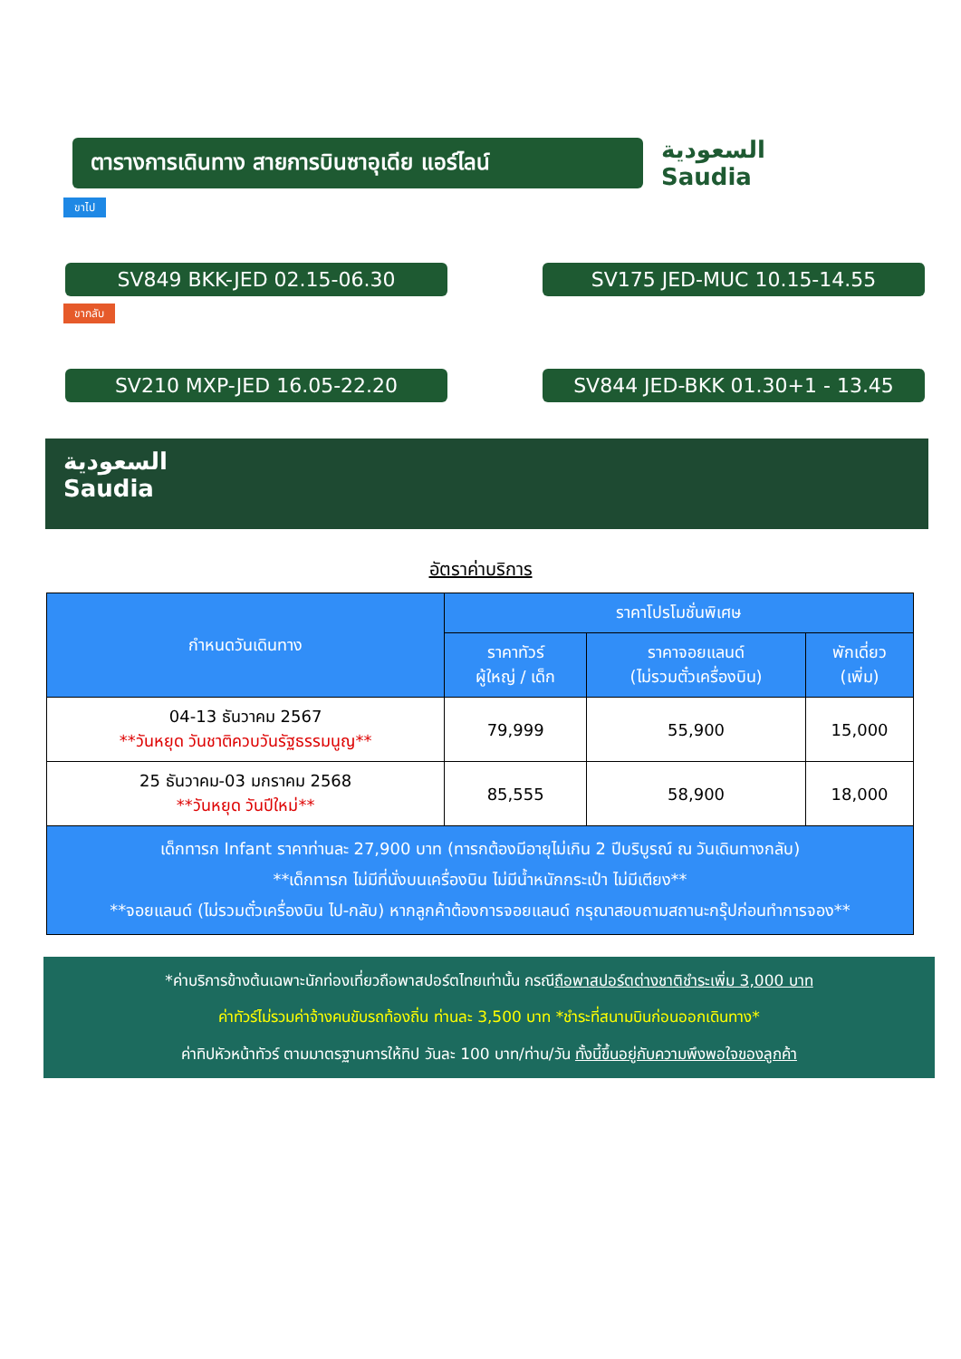ตารางการเดินทาง สายการบินซาอุเดีย แอร์ไลน์
السعودية
Saudia
ขาไป
SV849 BKK-JED 02.15-06.30 SV175 JED-MUC 10.15-14.55
ขากลับ
SV210 MXP-JED 16.05-22.20 SV844 JED-BKK 01.30+1 - 13.45
السعودية
Saudia
อัตราค่าบริการ
| กำหนดวันเดินทาง | ราคาโปรโมชั่นพิเศษ | | |
| --- | --- | --- | --- |
| | ราคาทัวร์ ผู้ใหญ่ / เด็ก | ราคาจอยแลนด์ (ไม่รวมตั๋วเครื่องบิน) | พักเดี่ยว (เพิ่ม) |
| 04-13 ธันวาคม 2567 **วันหยุด วันชาติควบวันรัฐธรรมนูญ** | 79,999 | 55,900 | 15,000 |
| 25 ธันวาคม-03 มกราคม 2568 **วันหยุด วันปีใหม่** | 85,555 | 58,900 | 18,000 |
| เด็กทารก Infant ราคาท่านละ 27,900 บาท (ทารกต้องมีอายุไม่เกิน 2 ปีบริบูรณ์ ณ วันเดินทางกลับ) **เด็กทารก ไม่มีที่นั่งบนเครื่องบิน ไม่มีน้ำหนักกระเป๋า ไม่มีเตียง** **จอยแลนด์ (ไม่รวมตั๋วเครื่องบิน ไป-กลับ) หากลูกค้าต้องการจอยแลนด์ กรุณาสอบถามสถานะกรุ๊ปก่อนทำการจอง** | | | |
*ค่าบริการข้างต้นเฉพาะนักท่องเที่ยวถือพาสปอร์ตไทยเท่านั้น กรณีถือพาสปอร์ตต่างชาติชำระเพิ่ม 3,000 บาท
ค่าทัวร์ไม่รวมค่าจ้างคนขับรถท้องถิ่น ท่านละ 3,500 บาท *ชำระที่สนามบินก่อนออกเดินทาง*
ค่าทิปหัวหน้าทัวร์ ตามมาตรฐานการให้ทิป วันละ 100 บาท/ท่าน/วัน ทั้งนี้ขึ้นอยู่กับความพึงพอใจของลูกค้า